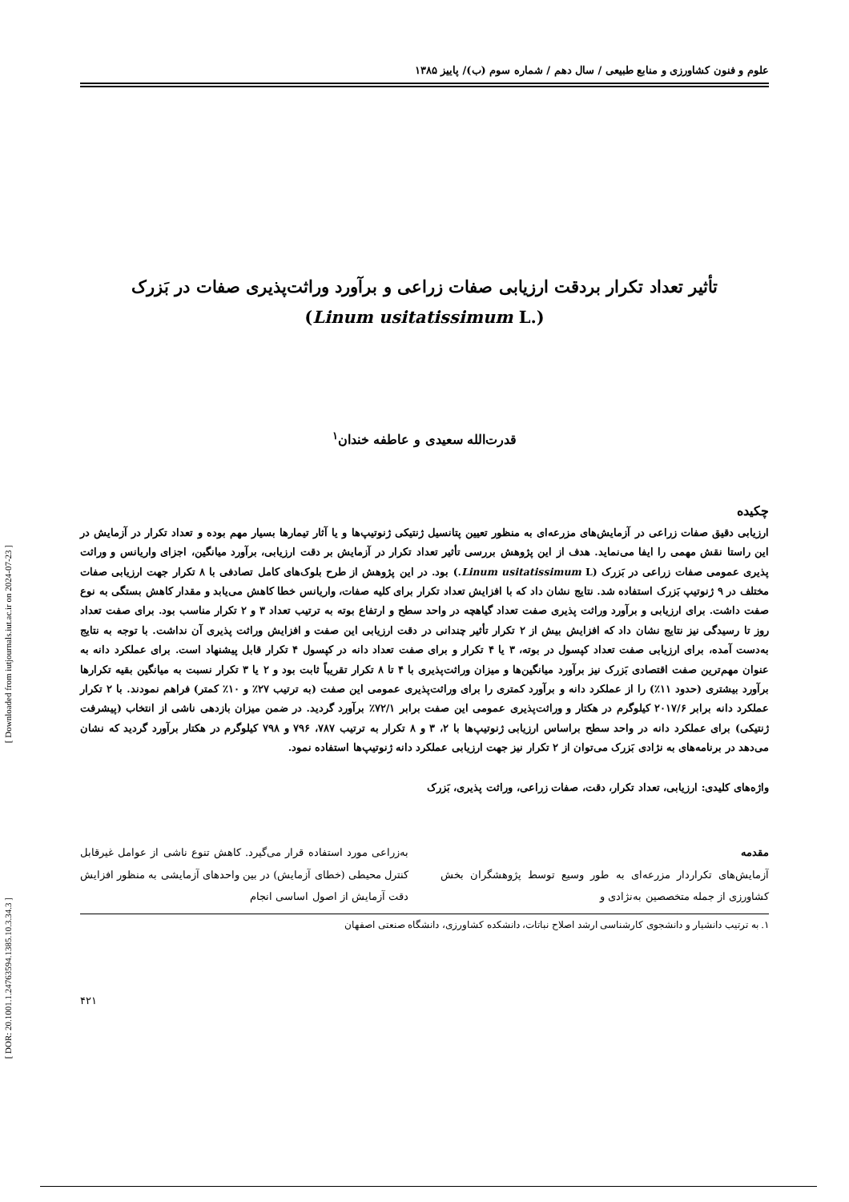علوم و فنون کشاورزی و منابع طبیعی / سال دهم / شماره سوم (ب)/ پاییز ۱۳۸۵
تأثیر تعداد تکرار بردقت ارزیابی صفات زراعی و برآورد وراثت‌پذیری صفات در بَزرک
(Linum usitatissimum L.)
قدرت‌الله سعیدی و عاطفه خندان<sup>۱</sup>
چکیده
ارزیابی دقیق صفات زراعی در آزمایش‌های مزرعه‌ای به منظور تعیین پتانسیل ژنتیکی ژنوتیپ‌ها و یا آثار تیمارها بسیار مهم بوده و تعداد تکرار در آزمایش در این راستا نقش مهمی را ایفا می‌نماید. هدف از این پژوهش بررسی تأثیر تعداد تکرار در آزمایش بر دقت ارزیابی، برآورد میانگین، اجزای واریانس و وراثت پذیری عمومی صفات زراعی در بَزرک (Linum usitatissimum L.) بود. در این پژوهش از طرح بلوک‌های کامل تصادفی با ۸ تکرار جهت ارزیابی صفات مختلف در ۹ ژنوتیپ بَزرک استفاده شد. نتایج نشان داد که با افزایش تعداد تکرار برای کلیه صفات، واریانس خطا کاهش می‌یابد و مقدار کاهش بستگی به نوع صفت داشت. برای ارزیابی و برآورد وراثت پذیری صفت تعداد گیاهچه در واحد سطح و ارتفاع بوته به ترتیب تعداد ۳ و ۲ تکرار مناسب بود. برای صفت تعداد روز تا رسیدگی نیز نتایج نشان داد که افزایش بیش از ۲ تکرار تأثیر چندانی در دقت ارزیابی این صفت و افزایش وراثت پذیری آن نداشت. با توجه به نتایج به‌دست آمده، برای ارزیابی صفت تعداد کپسول در بوته، ۳ یا ۴ تکرار و برای صفت تعداد دانه در کپسول ۴ تکرار قابل پیشنهاد است. برای عملکرد دانه به عنوان مهم‌ترین صفت اقتصادی بَزرک نیز برآورد میانگین‌ها و میزان وراثت‌پذیری با ۴ تا ۸ تکرار تقریباً ثابت بود و ۲ یا ۳ تکرار نسبت به میانگین بقیه تکرارها برآورد بیشتری (حدود ۱۱٪) را از عملکرد دانه و برآورد کمتری را برای وراثت‌پذیری عمومی این صفت (به ترتیب ۲۷٪ و ۱۰٪ کمتر) فراهم نمودند. با ۲ تکرار عملکرد دانه برابر ۲۰۱۷/۶ کیلوگرم در هکتار و وراثت‌پذیری عمومی این صفت برابر ۷۲/۱٪ برآورد گردید. در ضمن میزان بازدهی ناشی از انتخاب (پیشرفت ژنتیکی) برای عملکرد دانه در واحد سطح براساس ارزیابی ژنوتیپ‌ها با ۲، ۳ و ۸ تکرار به ترتیب ۷۸۷، ۷۹۶ و ۷۹۸ کیلوگرم در هکتار برآورد گردید که نشان می‌دهد در برنامه‌های به نژادی بَزرک می‌توان از ۲ تکرار نیز جهت ارزیابی عملکرد دانه ژنوتیپ‌ها استفاده نمود.
واژه‌های کلیدی: ارزیابی، تعداد تکرار، دقت، صفات زراعی، وراثت پذیری، بَزرک
مقدمه
آزمایش‌های تکراردار مزرعه‌ای به طور وسیع توسط پژوهشگران بخش کشاورزی از جمله متخصصین به‌نژادی و
به‌زراعی مورد استفاده قرار می‌گیرد. کاهش تنوع ناشی از عوامل غیرقابل کنترل محیطی (خطای آزمایش) در بین واحدهای آزمایشی به منظور افزایش دقت آزمایش از اصول اساسی انجام
۱. به ترتیب دانشیار و دانشجوی کارشناسی ارشد اصلاح نباتات، دانشکده کشاورزی، دانشگاه صنعتی اصفهان
۴۲۱
[ Downloaded from iutjournals.iut.ac.ir on 2024-07-23 ]
[ DOR: 20.1001.1.24763594.1385.10.3.34.3 ]